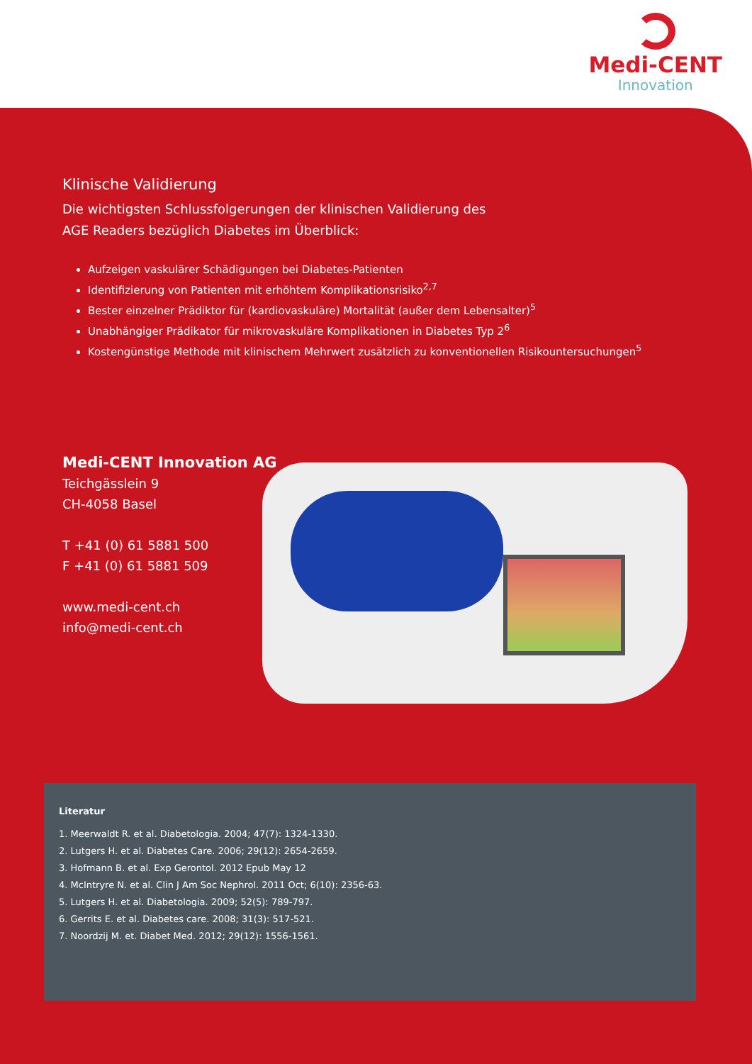Medi-CENT
Innovation
Klinische Validierung
Die wichtigsten Schlussfolgerungen der klinischen Validierung des
AGE Readers bezüglich Diabetes im Überblick:
Aufzeigen vaskulärer Schädigungen bei Diabetes-Patienten
Identifizierung von Patienten mit erhöhtem Komplikationsrisiko<sup>2,7</sup>
Bester einzelner Prädiktor für (kardiovaskuläre) Mortalität (außer dem Lebensalter)<sup>5</sup>
Unabhängiger Prädikator für mikrovaskuläre Komplikationen in Diabetes Typ 2<sup>6</sup>
Kostengünstige Methode mit klinischem Mehrwert zusätzlich zu konventionellen Risikountersuchungen<sup>5</sup>
Medi-CENT Innovation AG
Teichgässlein 9
CH-4058 Basel
T +41 (0) 61 5881 500
F +41 (0) 61 5881 509
www.medi-cent.ch
info@medi-cent.ch
Literatur
1. Meerwaldt R. et al. Diabetologia. 2004; 47(7): 1324-1330.
2. Lutgers H. et al. Diabetes Care. 2006; 29(12): 2654-2659.
3. Hofmann B. et al. Exp Gerontol. 2012 Epub May 12
4. McIntryre N. et al. Clin J Am Soc Nephrol. 2011 Oct; 6(10): 2356-63.
5. Lutgers H. et al. Diabetologia. 2009; 52(5): 789-797.
6. Gerrits E. et al. Diabetes care. 2008; 31(3): 517-521.
7. Noordzij M. et. Diabet Med. 2012; 29(12): 1556-1561.